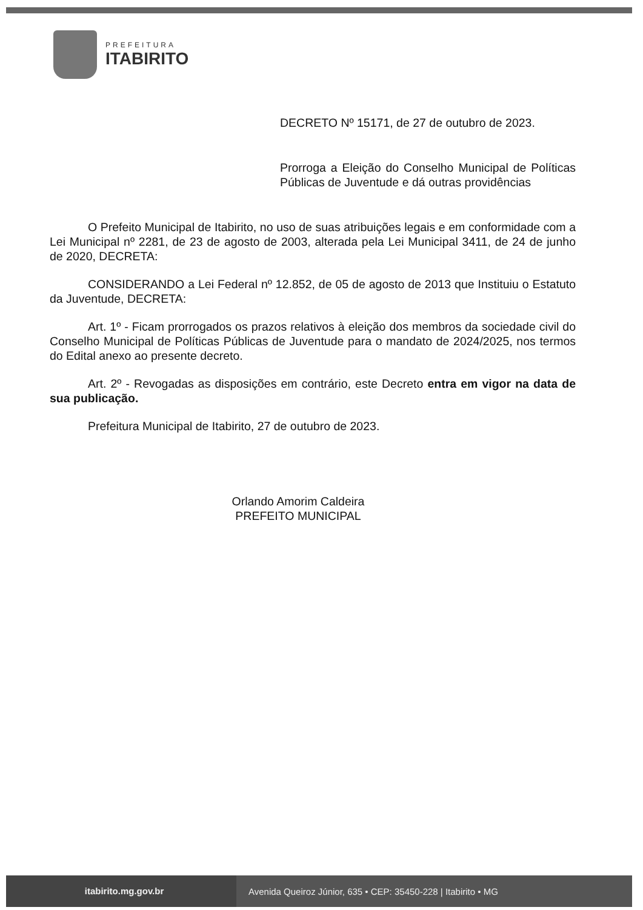PREFEITURA
ITABIRITO
DECRETO Nº 15171, de 27 de outubro de 2023.
Prorroga a Eleição do Conselho Municipal de Políticas Públicas de Juventude e dá outras providências
O Prefeito Municipal de Itabirito, no uso de suas atribuições legais e em conformidade com a Lei Municipal nº 2281, de 23 de agosto de 2003, alterada pela Lei Municipal 3411, de 24 de junho de 2020, DECRETA:
CONSIDERANDO a Lei Federal nº 12.852, de 05 de agosto de 2013 que Instituiu o Estatuto da Juventude, DECRETA:
Art. 1º - Ficam prorrogados os prazos relativos à eleição dos membros da sociedade civil do Conselho Municipal de Políticas Públicas de Juventude para o mandato de 2024/2025, nos termos do Edital anexo ao presente decreto.
Art. 2º - Revogadas as disposições em contrário, este Decreto entra em vigor na data de sua publicação.
Prefeitura Municipal de Itabirito, 27 de outubro de 2023.
Orlando Amorim Caldeira
PREFEITO MUNICIPAL
itabirito.mg.gov.br
Avenida Queiroz Júnior, 635 • CEP: 35450-228 | Itabirito • MG